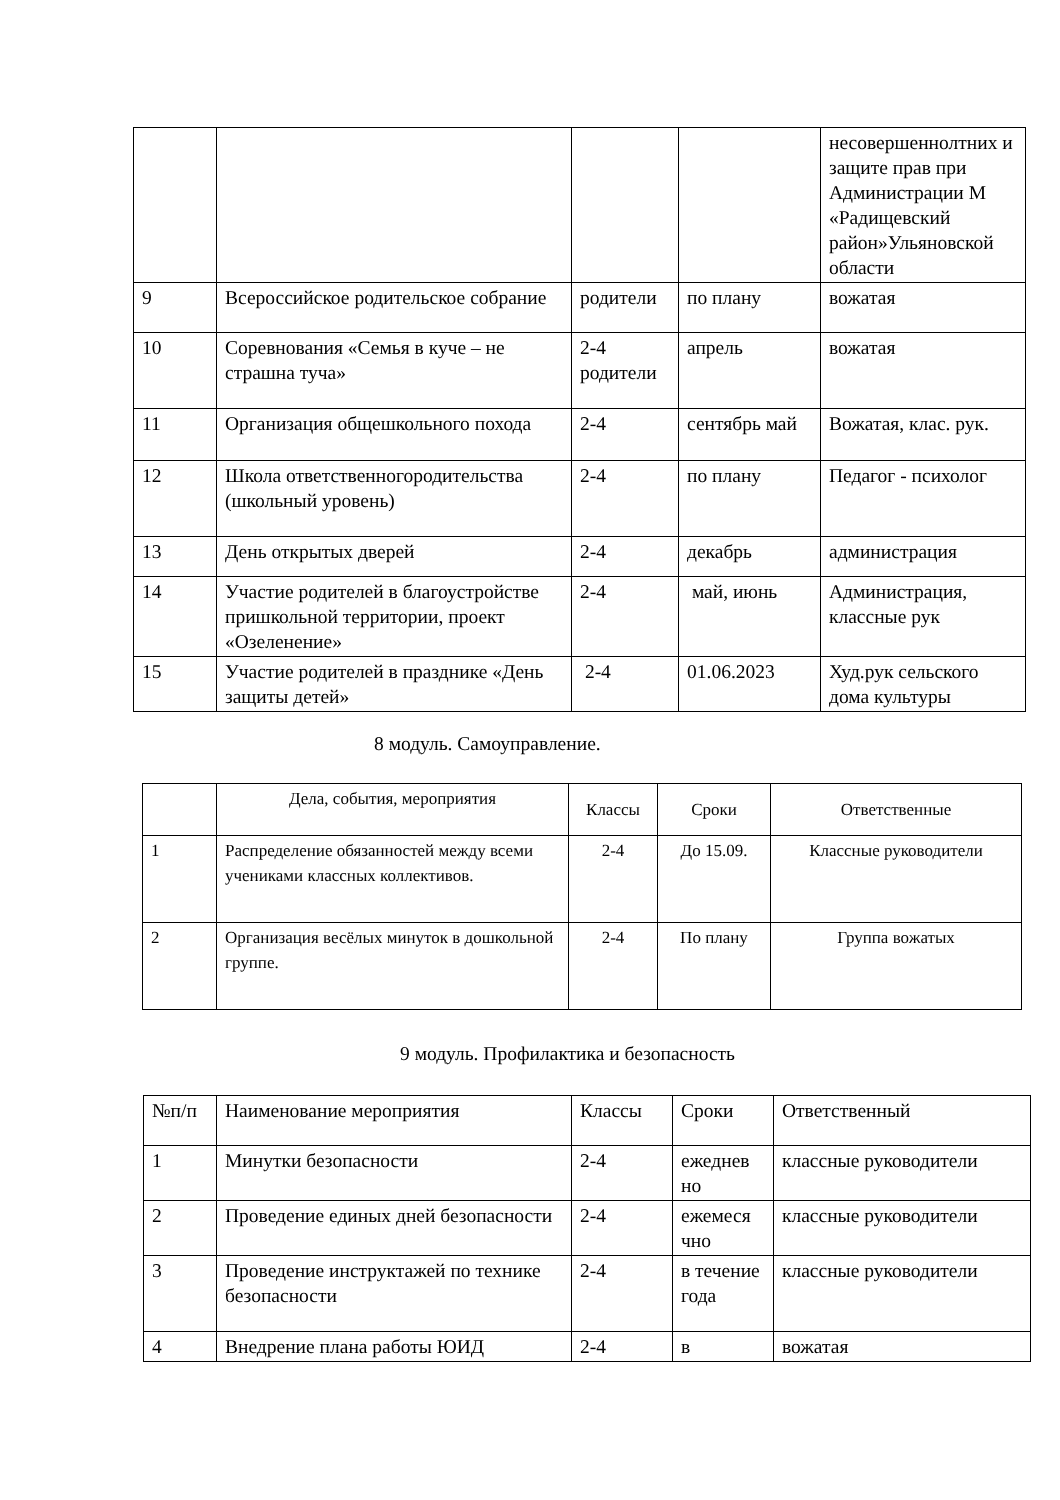| | | | | несовершеннолтних и защите прав при Администрации М «Радищевский район»Ульяновской области |
| 9 | Всероссийское родительское собрание | родители | по плану | вожатая |
| 10 | Соревнования «Семья в куче – не страшна туча» | 2-4 родители | апрель | вожатая |
| 11 | Организация общешкольного похода | 2-4 | сентябрь май | Вожатая, клас. рук. |
| 12 | Школа ответственногородительства (школьный уровень) | 2-4 | по плану | Педагог - психолог |
| 13 | День открытых дверей | 2-4 | декабрь | администрация |
| 14 | Участие родителей в благоустройстве пришкольной территории, проект «Озеленение» | 2-4 | май, июнь | Администрация, классные рук |
| 15 | Участие родителей в празднике «День защиты детей» | 2-4 | 01.06.2023 | Худ.рук сельского дома культуры |
8 модуль. Самоуправление.
| | Дела, события, мероприятия | Классы | Сроки | Ответственные |
| 1 | Распределение обязанностей между всеми учениками классных коллективов. | 2-4 | До 15.09. | Классные руководители |
| 2 | Организация весёлых минуток в дошкольной группе. | 2-4 | По плану | Группа вожатых |
9 модуль. Профилактика и безопасность
| №п/п | Наименование мероприятия | Классы | Сроки | Ответственный |
| 1 | Минутки безопасности | 2-4 | ежеднев но | классные руководители |
| 2 | Проведение единых дней безопасности | 2-4 | ежемеся чно | классные руководители |
| 3 | Проведение инструктажей по технике безопасности | 2-4 | в течение года | классные руководители |
| 4 | Внедрение плана работы ЮИД | 2-4 | в | вожатая |